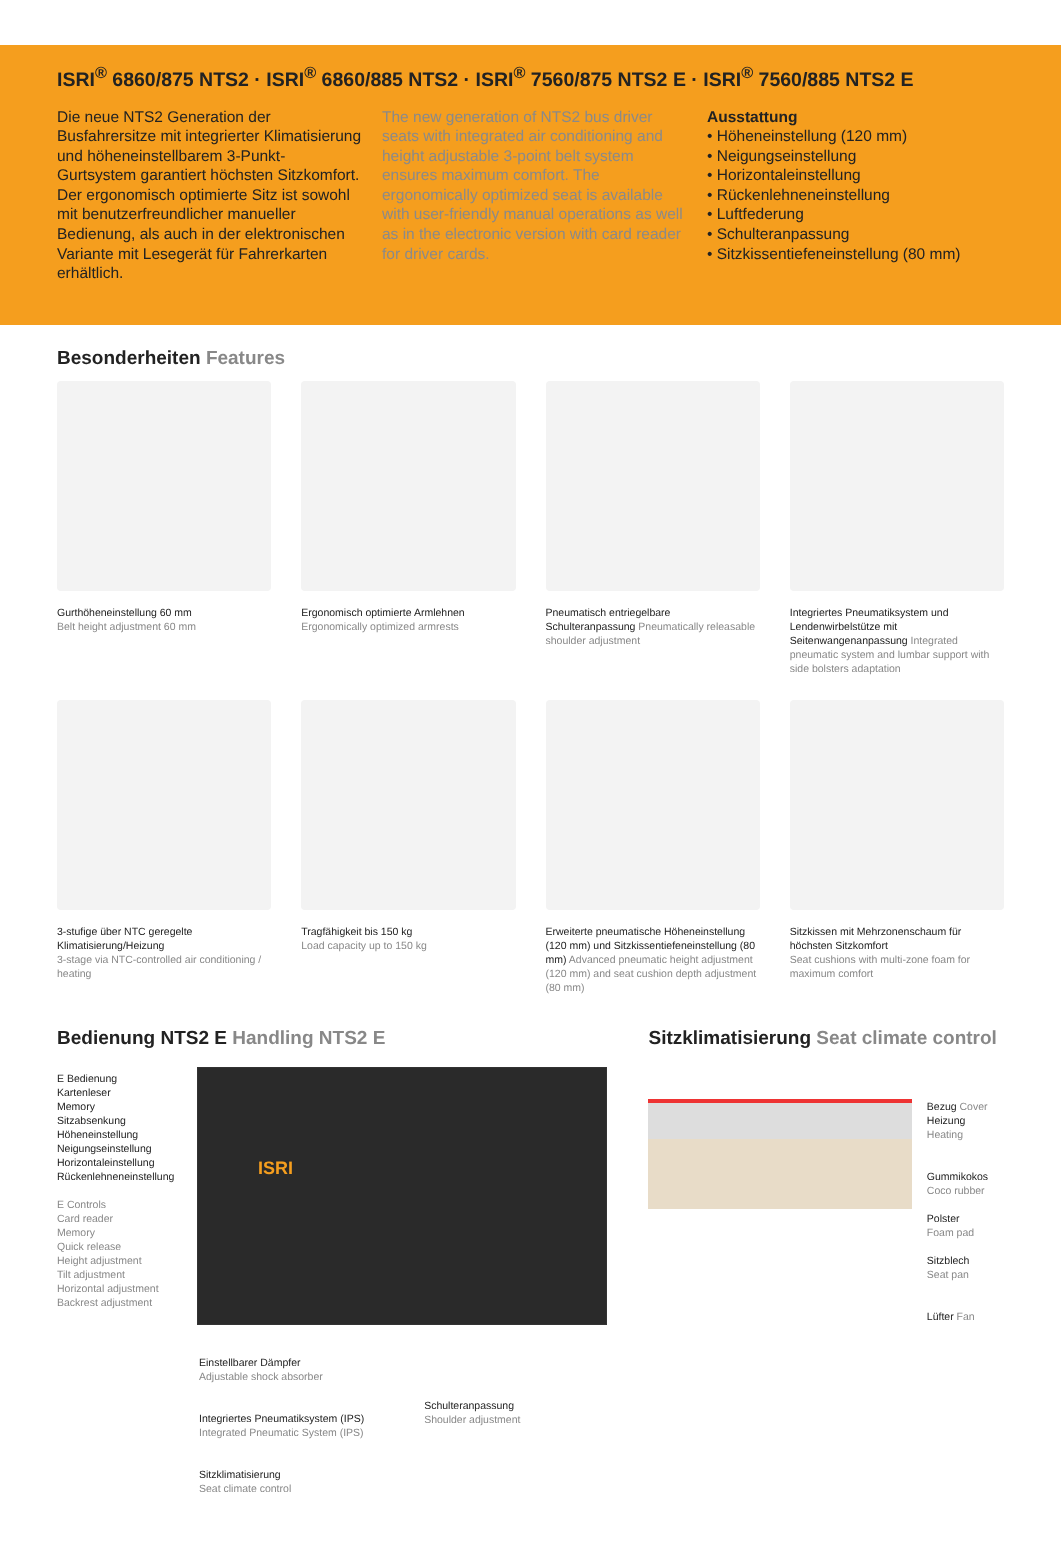ISRI<sup>®</sup> 6860/875 NTS2 · ISRI<sup>®</sup> 6860/885 NTS2 · ISRI<sup>®</sup> 7560/875 NTS2 E · ISRI<sup>®</sup> 7560/885 NTS2 E
Die neue NTS2 Generation der Busfahrersitze mit integrierter Klimatisierung und höheneinstellbarem 3-Punkt-Gurtsystem garantiert höchsten Sitzkomfort. Der ergonomisch optimierte Sitz ist sowohl mit benutzerfreundlicher manueller Bedienung, als auch in der elektronischen Variante mit Lesegerät für Fahrerkarten erhältlich.
The new generation of NTS2 bus driver seats with integrated air conditioning and height adjustable 3-point belt system ensures maximum comfort. The ergonomically optimized seat is available with user-friendly manual operations as well as in the electronic version with card reader for driver cards.
Ausstattung
• Höheneinstellung (120 mm)
• Neigungseinstellung
• Horizontaleinstellung
• Rückenlehneneinstellung
• Luftfederung
• Schulteranpassung
• Sitzkissentiefeneinstellung (80 mm)
Besonderheiten Features
Gurthöheneinstellung 60 mm
Belt height adjustment 60 mm
Ergonomisch optimierte Armlehnen
Ergonomically optimized armrests
Pneumatisch entriegelbare Schulteranpassung Pneumatically releasable shoulder adjustment
Integriertes Pneumatiksystem und Lendenwirbelstütze mit Seitenwangenanpassung Integrated pneumatic system and lumbar support with side bolsters adaptation
3-stufige über NTC geregelte Klimatisierung/Heizung
3-stage via NTC-controlled air conditioning / heating
Tragfähigkeit bis 150 kg
Load capacity up to 150 kg
Erweiterte pneumatische Höheneinstellung (120 mm) und Sitzkissentiefeneinstellung (80 mm) Advanced pneumatic height adjustment (120 mm) and seat cushion depth adjustment (80 mm)
Sitzkissen mit Mehrzonenschaum für höchsten Sitzkomfort
Seat cushions with multi-zone foam for maximum comfort
Bedienung NTS2 E Handling NTS2 E
E Bedienung
Kartenleser
Memory
Sitzabsenkung
Höheneinstellung
Neigungseinstellung
Horizontaleinstellung
Rückenlehneneinstellung
E Controls
Card reader
Memory
Quick release
Height adjustment
Tilt adjustment
Horizontal adjustment
Backrest adjustment
ISRI
Einstellbarer Dämpfer
Adjustable shock absorber
Integriertes Pneumatiksystem (IPS)
Integrated Pneumatic System (IPS)
Sitzklimatisierung
Seat climate control
Schulteranpassung
Shoulder adjustment
Sitzklimatisierung Seat climate control
Bezug Cover
Heizung Heating
Gummikokos
Coco rubber
Polster
Foam pad
Sitzblech
Seat pan
Lüfter Fan